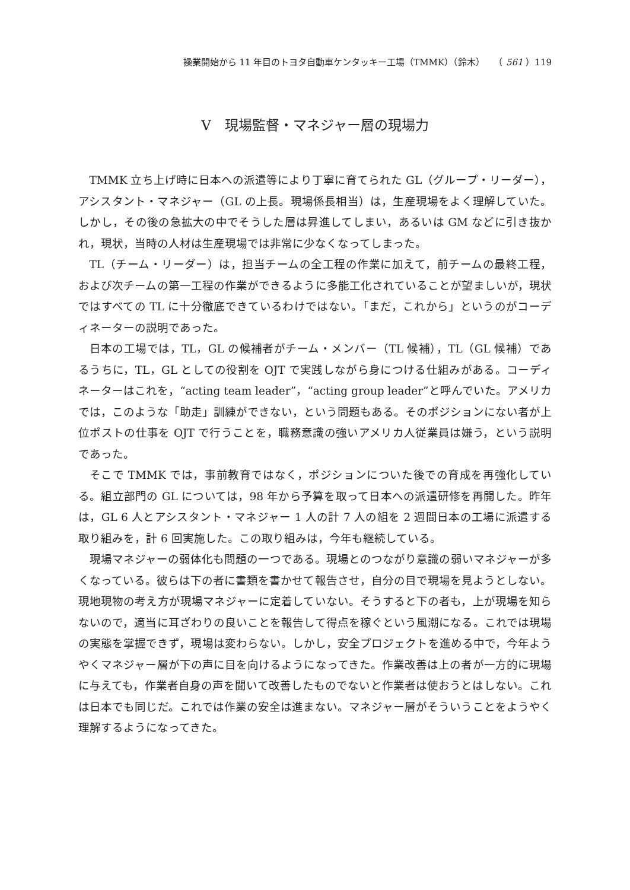操業開始から 11 年目のトヨタ自動車ケンタッキー工場（TMMK）（鈴木）　　（ 561 ）119
Ⅴ　現場監督・マネジャー層の現場力
TMMK 立ち上げ時に日本への派遣等により丁寧に育てられた GL（グループ・リーダー），アシスタント・マネジャー（GL の上長。現場係長相当）は，生産現場をよく理解していた。しかし，その後の急拡大の中でそうした層は昇進してしまい，あるいは GM などに引き抜かれ，現状，当時の人材は生産現場では非常に少なくなってしまった。
TL（チーム・リーダー）は，担当チームの全工程の作業に加えて，前チームの最終工程，および次チームの第一工程の作業ができるように多能工化されていることが望ましいが，現状ではすべての TL に十分徹底できているわけではない。「まだ，これから」というのがコーディネーターの説明であった。
日本の工場では，TL，GL の候補者がチーム・メンバー（TL 候補），TL（GL 候補）であるうちに，TL，GL としての役割を OJT で実践しながら身につける仕組みがある。コーディネーターはこれを，“acting team leader”，“acting group leader”と呼んでいた。アメリカでは，このような「助走」訓練ができない，という問題もある。そのポジションにない者が上位ポストの仕事を OJT で行うことを，職務意識の強いアメリカ人従業員は嫌う，という説明であった。
そこで TMMK では，事前教育ではなく，ポジションについた後での育成を再強化している。組立部門の GL については，98 年から予算を取って日本への派遣研修を再開した。昨年は，GL 6 人とアシスタント・マネジャー 1 人の計 7 人の組を 2 週間日本の工場に派遣する取り組みを，計 6 回実施した。この取り組みは，今年も継続している。
現場マネジャーの弱体化も問題の一つである。現場とのつながり意識の弱いマネジャーが多くなっている。彼らは下の者に書類を書かせて報告させ，自分の目で現場を見ようとしない。現地現物の考え方が現場マネジャーに定着していない。そうすると下の者も，上が現場を知らないので，適当に耳ざわりの良いことを報告して得点を稼ぐという風潮になる。これでは現場の実態を掌握できず，現場は変わらない。しかし，安全プロジェクトを進める中で，今年ようやくマネジャー層が下の声に目を向けるようになってきた。作業改善は上の者が一方的に現場に与えても，作業者自身の声を聞いて改善したものでないと作業者は使おうとはしない。これは日本でも同じだ。これでは作業の安全は進まない。マネジャー層がそういうことをようやく理解するようになってきた。